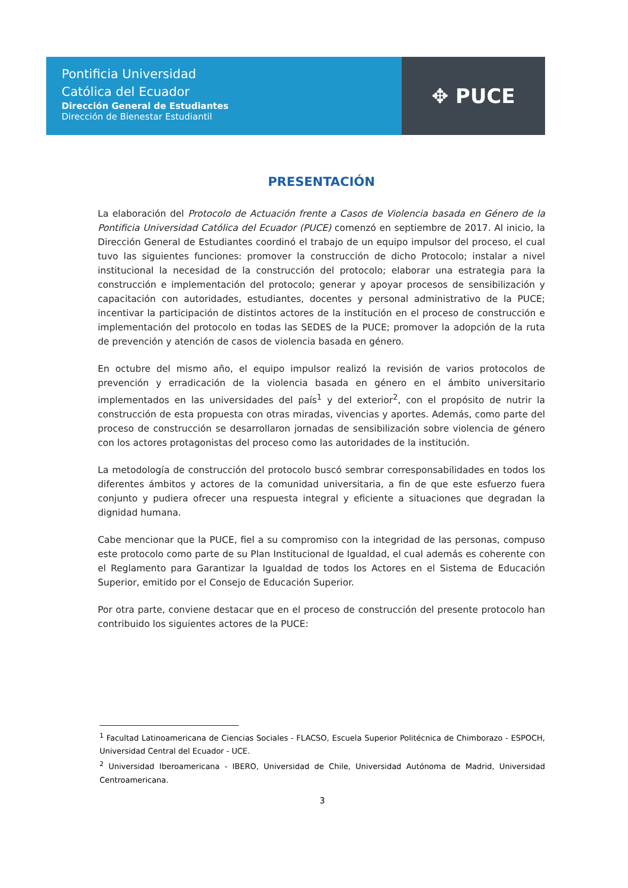Pontificia Universidad
Católica del Ecuador
Dirección General de Estudiantes
Dirección de Bienestar Estudiantil
✥ PUCE
PRESENTACIÓN
La elaboración del Protocolo de Actuación frente a Casos de Violencia basada en Género de la Pontificia Universidad Católica del Ecuador (PUCE) comenzó en septiembre de 2017. Al inicio, la Dirección General de Estudiantes coordinó el trabajo de un equipo impulsor del proceso, el cual tuvo las siguientes funciones: promover la construcción de dicho Protocolo; instalar a nivel institucional la necesidad de la construcción del protocolo; elaborar una estrategia para la construcción e implementación del protocolo; generar y apoyar procesos de sensibilización y capacitación con autoridades, estudiantes, docentes y personal administrativo de la PUCE; incentivar la participación de distintos actores de la institución en el proceso de construcción e implementación del protocolo en todas las SEDES de la PUCE; promover la adopción de la ruta de prevención y atención de casos de violencia basada en género.
En octubre del mismo año, el equipo impulsor realizó la revisión de varios protocolos de prevención y erradicación de la violencia basada en género en el ámbito universitario implementados en las universidades del país<sup>1</sup> y del exterior<sup>2</sup>, con el propósito de nutrir la construcción de esta propuesta con otras miradas, vivencias y aportes. Además, como parte del proceso de construcción se desarrollaron jornadas de sensibilización sobre violencia de género con los actores protagonistas del proceso como las autoridades de la institución.
La metodología de construcción del protocolo buscó sembrar corresponsabilidades en todos los diferentes ámbitos y actores de la comunidad universitaria, a fin de que este esfuerzo fuera conjunto y pudiera ofrecer una respuesta integral y eficiente a situaciones que degradan la dignidad humana.
Cabe mencionar que la PUCE, fiel a su compromiso con la integridad de las personas, compuso este protocolo como parte de su Plan Institucional de Igualdad, el cual además es coherente con el Reglamento para Garantizar la Igualdad de todos los Actores en el Sistema de Educación Superior, emitido por el Consejo de Educación Superior.
Por otra parte, conviene destacar que en el proceso de construcción del presente protocolo han contribuido los siguientes actores de la PUCE:
<sup>1</sup> Facultad Latinoamericana de Ciencias Sociales - FLACSO, Escuela Superior Politécnica de Chimborazo - ESPOCH, Universidad Central del Ecuador - UCE.
<sup>2</sup> Universidad Iberoamericana - IBERO, Universidad de Chile, Universidad Autónoma de Madrid, Universidad Centroamericana.
3